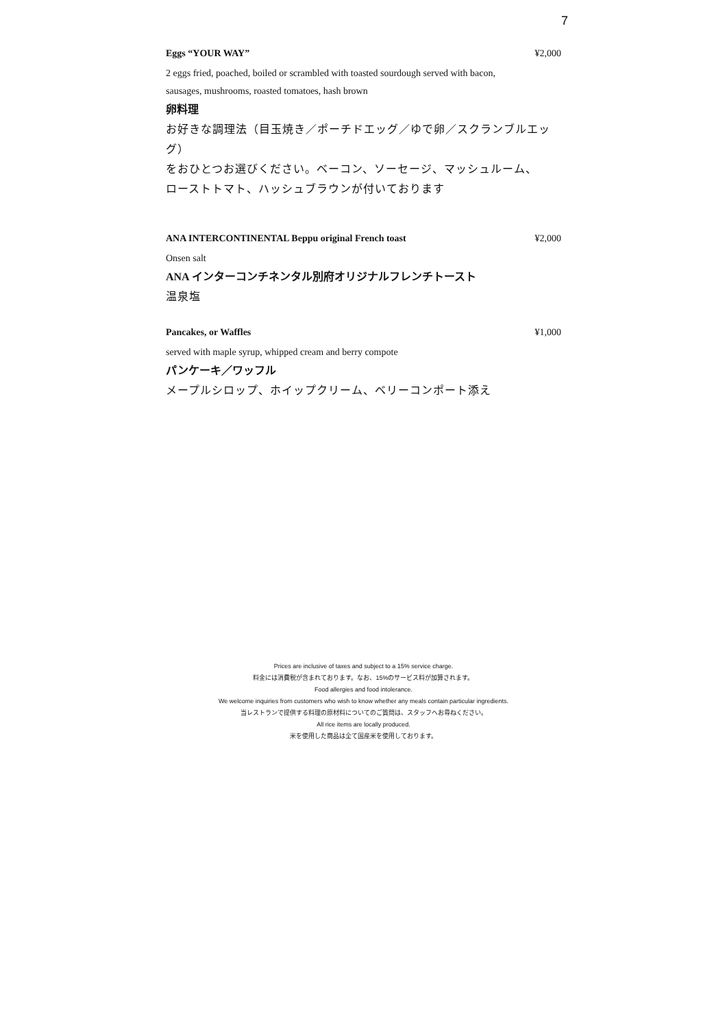7
Eggs “YOUR WAY” ¥2,000
2 eggs fried, poached, boiled or scrambled with toasted sourdough served with bacon,
sausages, mushrooms, roasted tomatoes, hash brown
卵料理
お好きな調理法（目玉焼き／ポーチドエッグ／ゆで卵／スクランブルエッグ）
をおひとつお選びください。ベーコン、ソーセージ、マッシュルーム、
ローストトマト、ハッシュブラウンが付いております
ANA INTERCONTINENTAL Beppu original French toast ¥2,000
Onsen salt
ANA インターコンチネンタル別府オリジナルフレンチトースト
温泉塩
Pancakes, or Waffles ¥1,000
served with maple syrup, whipped cream and berry compote
パンケーキ／ワッフル
メープルシロップ、ホイップクリーム、ベリーコンポート添え
Prices are inclusive of taxes and subject to a 15% service charge.
料金には消費税が含まれております。なお、15%のサービス料が加算されます。
Food allergies and food intolerance.
We welcome inquiries from customers who wish to know whether any meals contain particular ingredients.
当レストランで提供する料理の原材料についてのご質問は、スタッフへお尋ねください。
All rice items are locally produced.
米を使用した商品は全て国産米を使用しております。